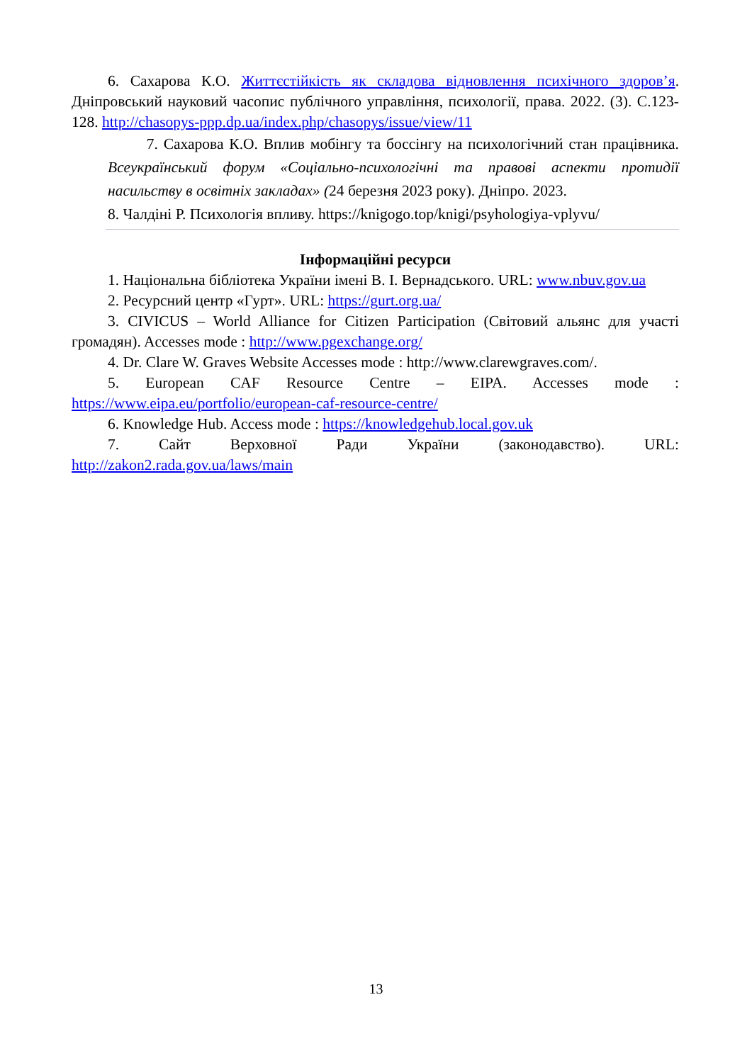6. Сахарова К.О. Життєстійкість як складова відновлення психічного здоров’я. Дніпровський науковий часопис публічного управління, психології, права. 2022. (3). С.123-128. http://chasopys-ppp.dp.ua/index.php/chasopys/issue/view/11
7. Сахарова К.О. Вплив мобінгу та боссінгу на психологічний стан працівника. Всеукраїнський форум «Соціально-психологічні та правові аспекти протидії насильству в освітніх закладах» (24 березня 2023 року). Дніпро. 2023.
8. Чалдіні Р. Психологія впливу. https://knigogo.top/knigi/psyhologiya-vplyvu/
Інформаційні ресурси
1. Національна бібліотека України імені В. І. Вернадського. URL: www.nbuv.gov.ua
2. Ресурсний центр «Гурт». URL: https://gurt.org.ua/
3. CIVICUS – World Alliance for Citizen Participation (Світовий альянс для участі громадян). Accesses mode : http://www.pgexchange.org/
4. Dr. Clare W. Graves Website Accesses mode : http://www.clarewgraves.com/.
5. European CAF Resource Centre – EIPA. Accesses mode : https://www.eipa.eu/portfolio/european-caf-resource-centre/
6. Knowledge Hub. Access mode : https://knowledgehub.local.gov.uk
7. Сайт Верховної Ради України (законодавство). URL: http://zakon2.rada.gov.ua/laws/main
13